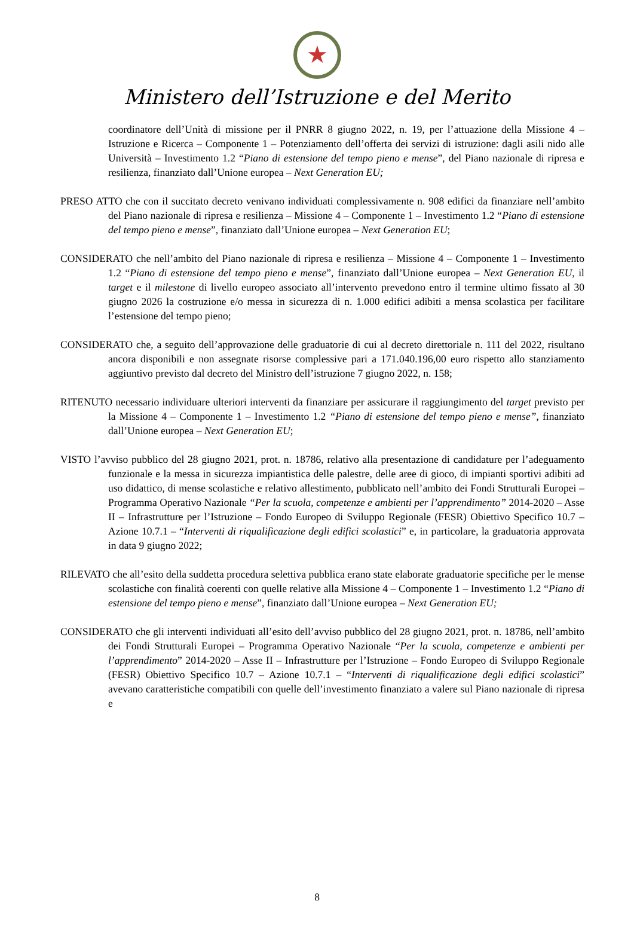★
Ministero dell’Istruzione e del Merito
coordinatore dell’Unità di missione per il PNRR 8 giugno 2022, n. 19, per l’attuazione della Missione 4 – Istruzione e Ricerca – Componente 1 – Potenziamento dell’offerta dei servizi di istruzione: dagli asili nido alle Università – Investimento 1.2 “Piano di estensione del tempo pieno e mense”, del Piano nazionale di ripresa e resilienza, finanziato dall’Unione europea – Next Generation EU;
PRESO ATTO che con il succitato decreto venivano individuati complessivamente n. 908 edifici da finanziare nell’ambito del Piano nazionale di ripresa e resilienza – Missione 4 – Componente 1 – Investimento 1.2 “Piano di estensione del tempo pieno e mense”, finanziato dall’Unione europea – Next Generation EU;
CONSIDERATO che nell’ambito del Piano nazionale di ripresa e resilienza – Missione 4 – Componente 1 – Investimento 1.2 “Piano di estensione del tempo pieno e mense”, finanziato dall’Unione europea – Next Generation EU, il target e il milestone di livello europeo associato all’intervento prevedono entro il termine ultimo fissato al 30 giugno 2026 la costruzione e/o messa in sicurezza di n. 1.000 edifici adibiti a mensa scolastica per facilitare l’estensione del tempo pieno;
CONSIDERATO che, a seguito dell’approvazione delle graduatorie di cui al decreto direttoriale n. 111 del 2022, risultano ancora disponibili e non assegnate risorse complessive pari a 171.040.196,00 euro rispetto allo stanziamento aggiuntivo previsto dal decreto del Ministro dell’istruzione 7 giugno 2022, n. 158;
RITENUTO necessario individuare ulteriori interventi da finanziare per assicurare il raggiungimento del target previsto per la Missione 4 – Componente 1 – Investimento 1.2 “Piano di estensione del tempo pieno e mense”, finanziato dall’Unione europea – Next Generation EU;
VISTO l’avviso pubblico del 28 giugno 2021, prot. n. 18786, relativo alla presentazione di candidature per l’adeguamento funzionale e la messa in sicurezza impiantistica delle palestre, delle aree di gioco, di impianti sportivi adibiti ad uso didattico, di mense scolastiche e relativo allestimento, pubblicato nell’ambito dei Fondi Strutturali Europei – Programma Operativo Nazionale “Per la scuola, competenze e ambienti per l’apprendimento” 2014-2020 – Asse II – Infrastrutture per l’Istruzione – Fondo Europeo di Sviluppo Regionale (FESR) Obiettivo Specifico 10.7 – Azione 10.7.1 – “Interventi di riqualificazione degli edifici scolastici” e, in particolare, la graduatoria approvata in data 9 giugno 2022;
RILEVATO che all’esito della suddetta procedura selettiva pubblica erano state elaborate graduatorie specifiche per le mense scolastiche con finalità coerenti con quelle relative alla Missione 4 – Componente 1 – Investimento 1.2 “Piano di estensione del tempo pieno e mense”, finanziato dall’Unione europea – Next Generation EU;
CONSIDERATO che gli interventi individuati all’esito dell’avviso pubblico del 28 giugno 2021, prot. n. 18786, nell’ambito dei Fondi Strutturali Europei – Programma Operativo Nazionale “Per la scuola, competenze e ambienti per l’apprendimento” 2014-2020 – Asse II – Infrastrutture per l’Istruzione – Fondo Europeo di Sviluppo Regionale (FESR) Obiettivo Specifico 10.7 – Azione 10.7.1 – “Interventi di riqualificazione degli edifici scolastici” avevano caratteristiche compatibili con quelle dell’investimento finanziato a valere sul Piano nazionale di ripresa e
8